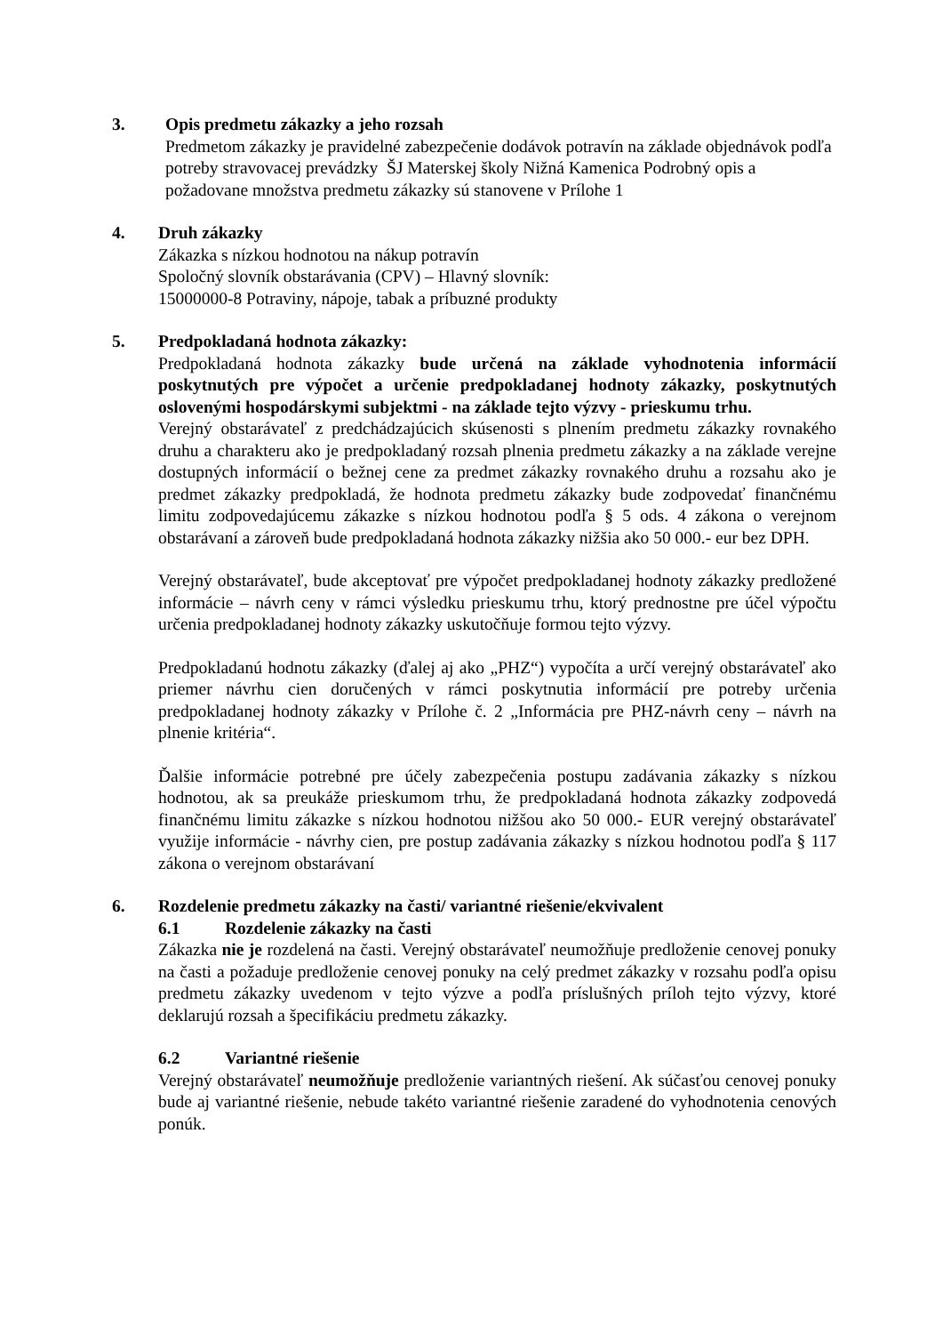3. Opis predmetu zákazky a jeho rozsah
Predmetom zákazky je pravidelné zabezpečenie dodávok potravín na základe objednávok podľa potreby stravovacej prevádzky ŠJ Materskej školy Nižná Kamenica Podrobný opis a požadovane množstva predmetu zákazky sú stanovene v Prílohe 1
4. Druh zákazky
Zákazka s nízkou hodnotou na nákup potravín
Spoločný slovník obstarávania (CPV) – Hlavný slovník:
15000000-8 Potraviny, nápoje, tabak a príbuzné produkty
5. Predpokladaná hodnota zákazky:
Predpokladaná hodnota zákazky bude určená na základe vyhodnotenia informácií poskytnutých pre výpočet a určenie predpokladanej hodnoty zákazky, poskytnutých oslovenými hospodárskymi subjektmi - na základe tejto výzvy - prieskumu trhu.
Verejný obstarávateľ z predchádzajúcich skúsenosti s plnením predmetu zákazky rovnakého druhu a charakteru ako je predpokladaný rozsah plnenia predmetu zákazky a na základe verejne dostupných informácií o bežnej cene za predmet zákazky rovnakého druhu a rozsahu ako je predmet zákazky predpokladá, že hodnota predmetu zákazky bude zodpovedať finančnému limitu zodpovedajúcemu zákazke s nízkou hodnotou podľa § 5 ods. 4 zákona o verejnom obstarávaní a zároveň bude predpokladaná hodnota zákazky nižšia ako 50 000.- eur bez DPH.
Verejný obstarávateľ, bude akceptovať pre výpočet predpokladanej hodnoty zákazky predložené informácie – návrh ceny v rámci výsledku prieskumu trhu, ktorý prednostne pre účel výpočtu určenia predpokladanej hodnoty zákazky uskutočňuje formou tejto výzvy.
Predpokladanú hodnotu zákazky (ďalej aj ako „PHZ“) vypočíta a určí verejný obstarávateľ ako priemer návrhu cien doručených v rámci poskytnutia informácií pre potreby určenia predpokladanej hodnoty zákazky v Prílohe č. 2 „Informácia pre PHZ-návrh ceny – návrh na plnenie kritéria“.
Ďalšie informácie potrebné pre účely zabezpečenia postupu zadávania zákazky s nízkou hodnotou, ak sa preukáže prieskumom trhu, že predpokladaná hodnota zákazky zodpovedá finančnému limitu zákazke s nízkou hodnotou nižšou ako 50 000.- EUR verejný obstarávateľ využije informácie - návrhy cien, pre postup zadávania zákazky s nízkou hodnotou podľa § 117 zákona o verejnom obstarávaní
6. Rozdelenie predmetu zákazky na časti/ variantné riešenie/ekvivalent
6.1 Rozdelenie zákazky na časti
Zákazka nie je rozdelená na časti. Verejný obstarávateľ neumožňuje predloženie cenovej ponuky na časti a požaduje predloženie cenovej ponuky na celý predmet zákazky v rozsahu podľa opisu predmetu zákazky uvedenom v tejto výzve a podľa príslušných príloh tejto výzvy, ktoré deklarujú rozsah a špecifikáciu predmetu zákazky.
6.2 Variantné riešenie
Verejný obstarávateľ neumožňuje predloženie variantných riešení. Ak súčasťou cenovej ponuky bude aj variantné riešenie, nebude takéto variantné riešenie zaradené do vyhodnotenia cenových ponúk.